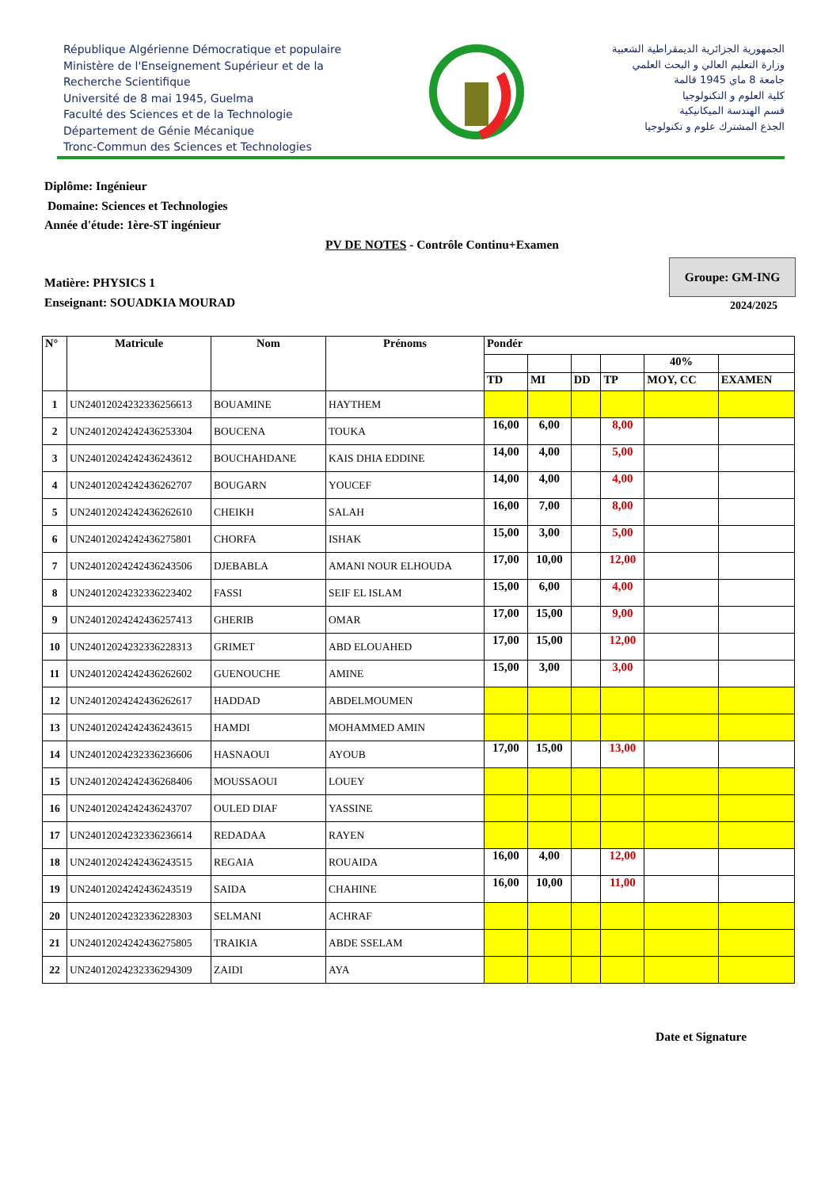République Algérienne Démocratique et populaire
Ministère de l'Enseignement Supérieur et de la
Recherche Scientifique
Université de 8 mai 1945, Guelma
Faculté des Sciences et de la Technologie
Département de Génie Mécanique
Tronc-Commun des Sciences et Technologies
الجمهورية الجزائرية الديمقراطية الشعبية
وزارة التعليم العالي و البحث العلمي
جامعة 8 ماي 1945 قالمة
كلية العلوم و التكنولوجيا
قسم الهندسة الميكانيكية
الجذع المشترك علوم و تكنولوجيا
Diplôme: Ingénieur
Domaine: Sciences et Technologies
Année d'étude: 1ère-ST ingénieur
PV DE NOTES - Contrôle Continu+Examen
Matière: PHYSICS 1
Enseignant: SOUADKIA MOURAD
Groupe: GM-ING
2024/2025
| N° | Matricule | Nom | Prénoms | Pondér | | | | | |
| --- | --- | --- | --- | --- | --- | --- | --- | --- | --- |
| | | | | | | | | 40% | |
| | | | | TD | MI | DD | TP | MOY, CC | EXAMEN |
| 1 | UN24012024232336256613 | BOUAMINE | HAYTHEM | | | | | | |
| 2 | UN24012024242436253304 | BOUCENA | TOUKA | 16,00 | 6,00 | | 8,00 | | |
| 3 | UN24012024242436243612 | BOUCHAHDANE | KAIS DHIA EDDINE | 14,00 | 4,00 | | 5,00 | | |
| 4 | UN24012024242436262707 | BOUGARN | YOUCEF | 14,00 | 4,00 | | 4,00 | | |
| 5 | UN24012024242436262610 | CHEIKH | SALAH | 16,00 | 7,00 | | 8,00 | | |
| 6 | UN24012024242436275801 | CHORFA | ISHAK | 15,00 | 3,00 | | 5,00 | | |
| 7 | UN24012024242436243506 | DJEBABLA | AMANI NOUR ELHOUDA | 17,00 | 10,00 | | 12,00 | | |
| 8 | UN24012024232336223402 | FASSI | SEIF EL ISLAM | 15,00 | 6,00 | | 4,00 | | |
| 9 | UN24012024242436257413 | GHERIB | OMAR | 17,00 | 15,00 | | 9,00 | | |
| 10 | UN24012024232336228313 | GRIMET | ABD ELOUAHED | 17,00 | 15,00 | | 12,00 | | |
| 11 | UN24012024242436262602 | GUENOUCHE | AMINE | 15,00 | 3,00 | | 3,00 | | |
| 12 | UN24012024242436262617 | HADDAD | ABDELMOUMEN | | | | | | |
| 13 | UN24012024242436243615 | HAMDI | MOHAMMED AMIN | | | | | | |
| 14 | UN24012024232336236606 | HASNAOUI | AYOUB | 17,00 | 15,00 | | 13,00 | | |
| 15 | UN24012024242436268406 | MOUSSAOUI | LOUEY | | | | | | |
| 16 | UN24012024242436243707 | OULED DIAF | YASSINE | | | | | | |
| 17 | UN24012024232336236614 | REDADAA | RAYEN | | | | | | |
| 18 | UN24012024242436243515 | REGAIA | ROUAIDA | 16,00 | 4,00 | | 12,00 | | |
| 19 | UN24012024242436243519 | SAIDA | CHAHINE | 16,00 | 10,00 | | 11,00 | | |
| 20 | UN24012024232336228303 | SELMANI | ACHRAF | | | | | | |
| 21 | UN24012024242436275805 | TRAIKIA | ABDE SSELAM | | | | | | |
| 22 | UN24012024232336294309 | ZAIDI | AYA | | | | | | |
Date et Signature